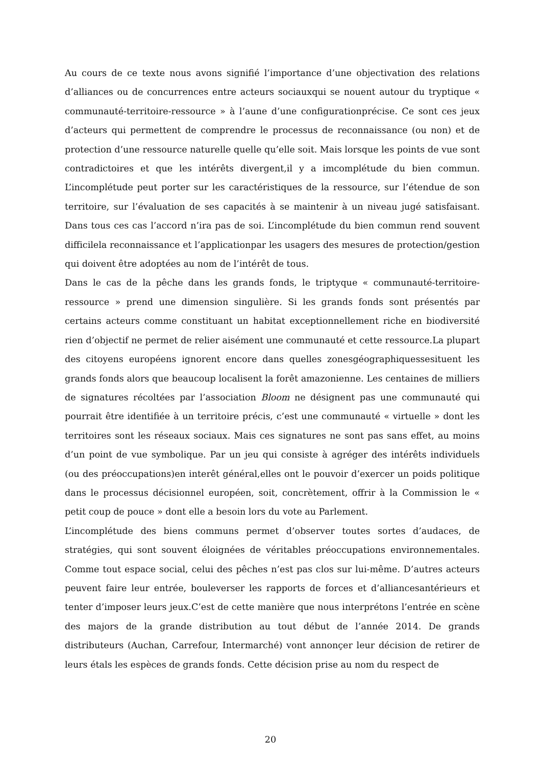Au cours de ce texte nous avons signifié l’importance d’une objectivation des relations d’alliances ou de concurrences entre acteurs sociauxqui se nouent autour du tryptique « communauté-territoire-ressource » à l’aune d’une configurationprécise. Ce sont ces jeux d’acteurs qui permettent de comprendre le processus de reconnaissance (ou non) et de protection d’une ressource naturelle quelle qu’elle soit. Mais lorsque les points de vue sont contradictoires et que les intérêts divergent,il y a imcomplétude du bien commun. L’incomplétude peut porter sur les caractéristiques de la ressource, sur l’étendue de son territoire, sur l’évaluation de ses capacités à se maintenir à un niveau jugé satisfaisant. Dans tous ces cas l’accord n’ira pas de soi. L’incomplétude du bien commun rend souvent difficilela reconnaissance et l’applicationpar les usagers des mesures de protection/gestion qui doivent être adoptées au nom de l’intérêt de tous.
Dans le cas de la pêche dans les grands fonds, le triptyque « communauté-territoire-ressource » prend une dimension singulière. Si les grands fonds sont présentés par certains acteurs comme constituant un habitat exceptionnellement riche en biodiversité rien d’objectif ne permet de relier aisément une communauté et cette ressource.La plupart des citoyens européens ignorent encore dans quelles zonesgéographiquessesituent les grands fonds alors que beaucoup localisent la forêt amazonienne. Les centaines de milliers de signatures récoltées par l’association Bloom ne désignent pas une communauté qui pourrait être identifiée à un territoire précis, c’est une communauté « virtuelle » dont les territoires sont les réseaux sociaux. Mais ces signatures ne sont pas sans effet, au moins d’un point de vue symbolique. Par un jeu qui consiste à agréger des intérêts individuels (ou des préoccupations)en interêt général,elles ont le pouvoir d’exercer un poids politique dans le processus décisionnel européen, soit, concrètement, offrir à la Commission le « petit coup de pouce » dont elle a besoin lors du vote au Parlement.
L’incomplétude des biens communs permet d’observer toutes sortes d’audaces, de stratégies, qui sont souvent éloignées de véritables préoccupations environnementales. Comme tout espace social, celui des pêches n’est pas clos sur lui-même. D’autres acteurs peuvent faire leur entrée, bouleverser les rapports de forces et d’alliancesantérieurs et tenter d’imposer leurs jeux.C’est de cette manière que nous interprétons l’entrée en scène des majors de la grande distribution au tout début de l’année 2014. De grands distributeurs (Auchan, Carrefour, Intermarché) vont annonçer leur décision de retirer de leurs étals les espèces de grands fonds. Cette décision prise au nom du respect de
20